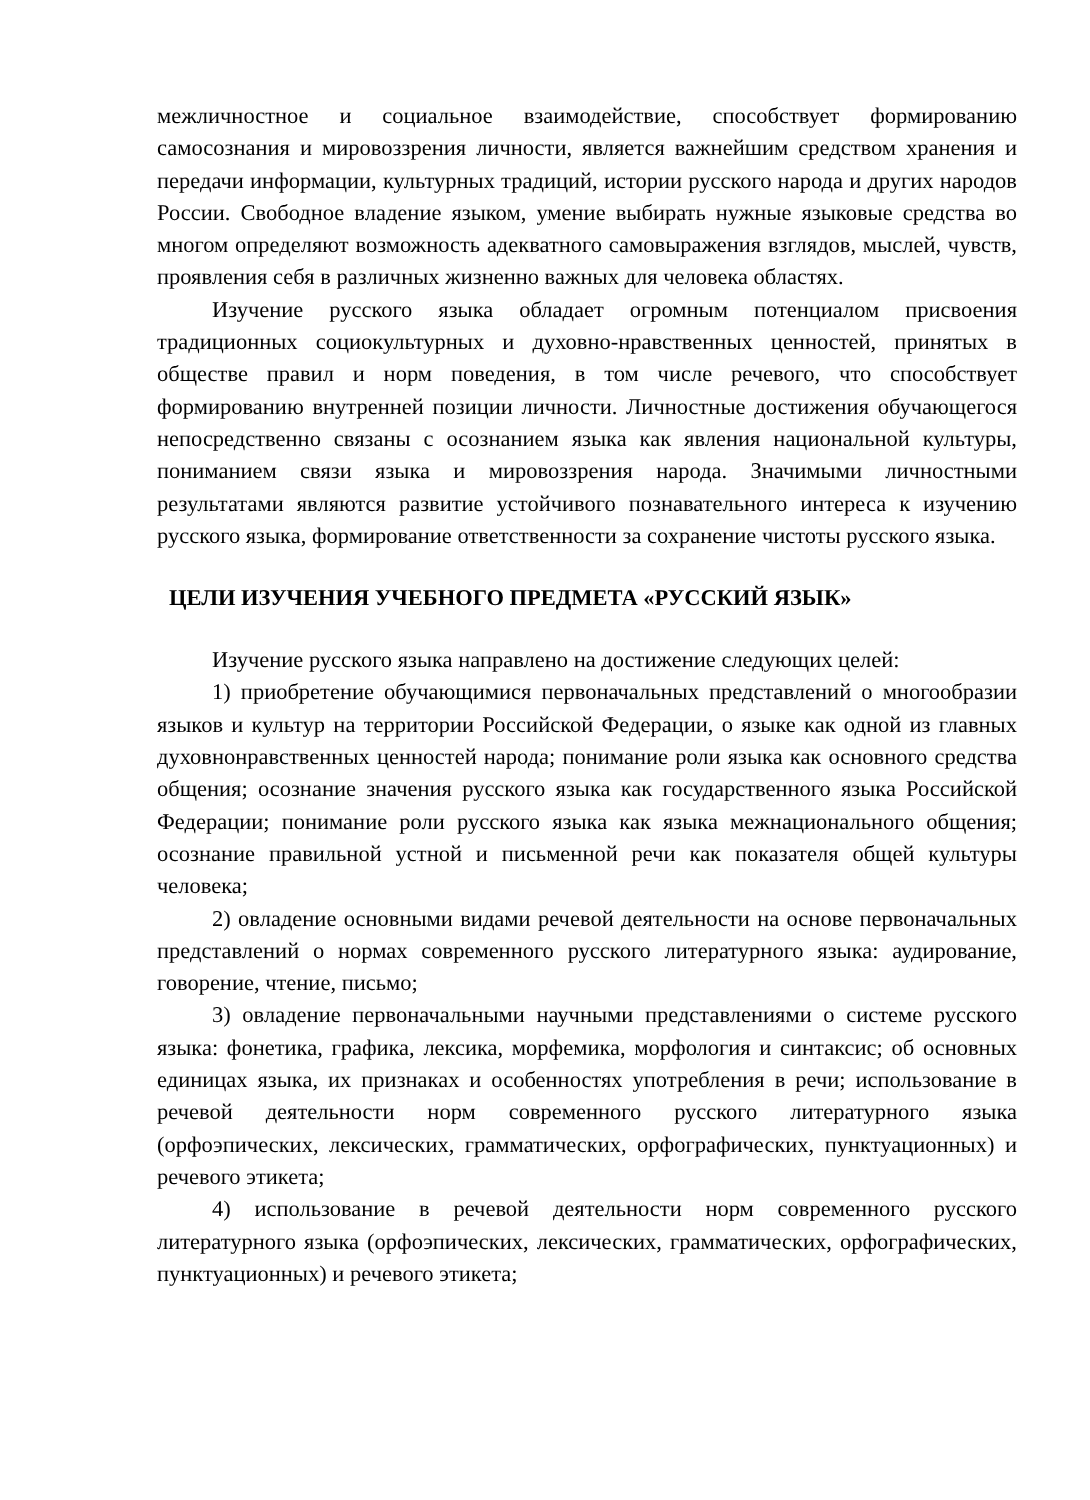межличностное и социальное взаимодействие, способствует формированию самосознания и мировоззрения личности, является важнейшим средством хранения и передачи информации, культурных традиций, истории русского народа и других народов России. Свободное владение языком, умение выбирать нужные языковые средства во многом определяют возможность адекватного самовыражения взглядов, мыслей, чувств, проявления себя в различных жизненно важных для человека областях.
Изучение русского языка обладает огромным потенциалом присвоения традиционных социокультурных и духовно-нравственных ценностей, принятых в обществе правил и норм поведения, в том числе речевого, что способствует формированию внутренней позиции личности. Личностные достижения обучающегося непосредственно связаны с осознанием языка как явления национальной культуры, пониманием связи языка и мировоззрения народа. Значимыми личностными результатами являются развитие устойчивого познавательного интереса к изучению русского языка, формирование ответственности за сохранение чистоты русского языка.
ЦЕЛИ ИЗУЧЕНИЯ УЧЕБНОГО ПРЕДМЕТА «РУССКИЙ ЯЗЫК»
Изучение русского языка направлено на достижение следующих целей:
1) приобретение обучающимися первоначальных представлений о многообразии языков и культур на территории Российской Федерации, о языке как одной из главных духовнонравственных ценностей народа; понимание роли языка как основного средства общения; осознание значения русского языка как государственного языка Российской Федерации; понимание роли русского языка как языка межнационального общения; осознание правильной устной и письменной речи как показателя общей культуры человека;
2) овладение основными видами речевой деятельности на основе первоначальных представлений о нормах современного русского литературного языка: аудирование, говорение, чтение, письмо;
3) овладение первоначальными научными представлениями о системе русского языка: фонетика, графика, лексика, морфемика, морфология и синтаксис; об основных единицах языка, их признаках и особенностях употребления в речи; использование в речевой деятельности норм современного русского литературного языка (орфоэпических, лексических, грамматических, орфографических, пунктуационных) и речевого этикета;
4) использование в речевой деятельности норм современного русского литературного языка (орфоэпических, лексических, грамматических, орфографических, пунктуационных) и речевого этикета;